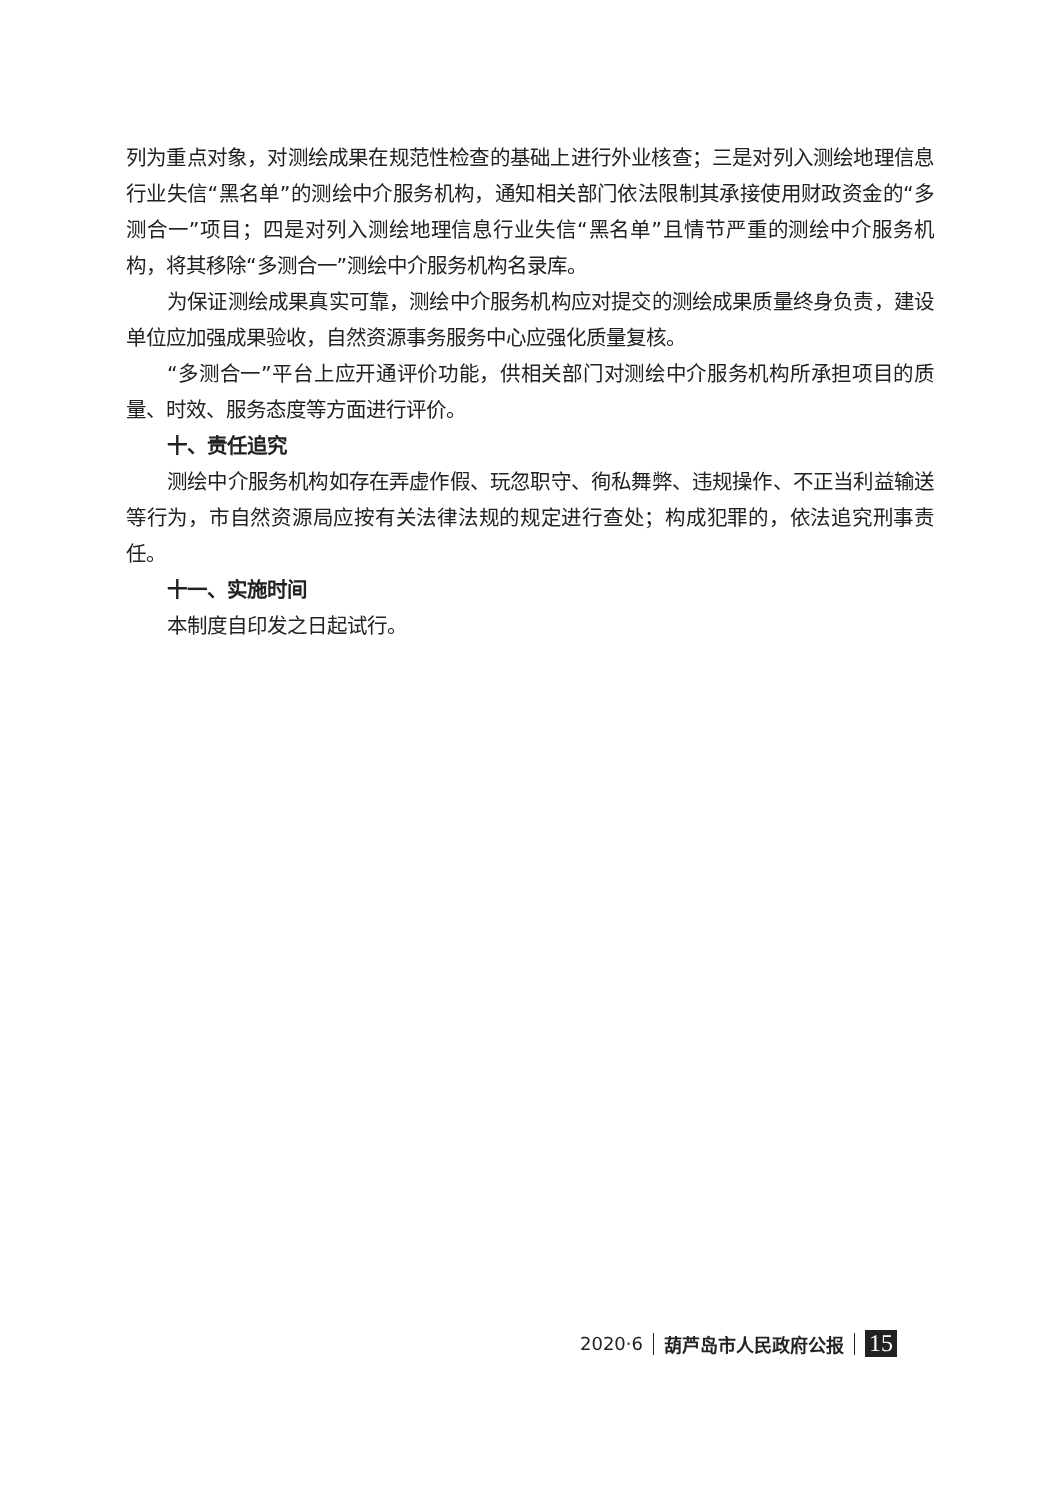列为重点对象，对测绘成果在规范性检查的基础上进行外业核查；三是对列入测绘地理信息行业失信“黑名单”的测绘中介服务机构，通知相关部门依法限制其承接使用财政资金的“多测合一”项目；四是对列入测绘地理信息行业失信“黑名单”且情节严重的测绘中介服务机构，将其移除“多测合一”测绘中介服务机构名录库。
为保证测绘成果真实可靠，测绘中介服务机构应对提交的测绘成果质量终身负责，建设单位应加强成果验收，自然资源事务服务中心应强化质量复核。
“多测合一”平台上应开通评价功能，供相关部门对测绘中介服务机构所承担项目的质量、时效、服务态度等方面进行评价。
十、责任追究
测绘中介服务机构如存在弄虚作假、玩忽职守、徇私舞弊、违规操作、不正当利益输送等行为，市自然资源局应按有关法律法规的规定进行查处；构成犯罪的，依法追究刑事责任。
十一、实施时间
本制度自印发之日起试行。
2020·6 葫芦岛市人民政府公报 15